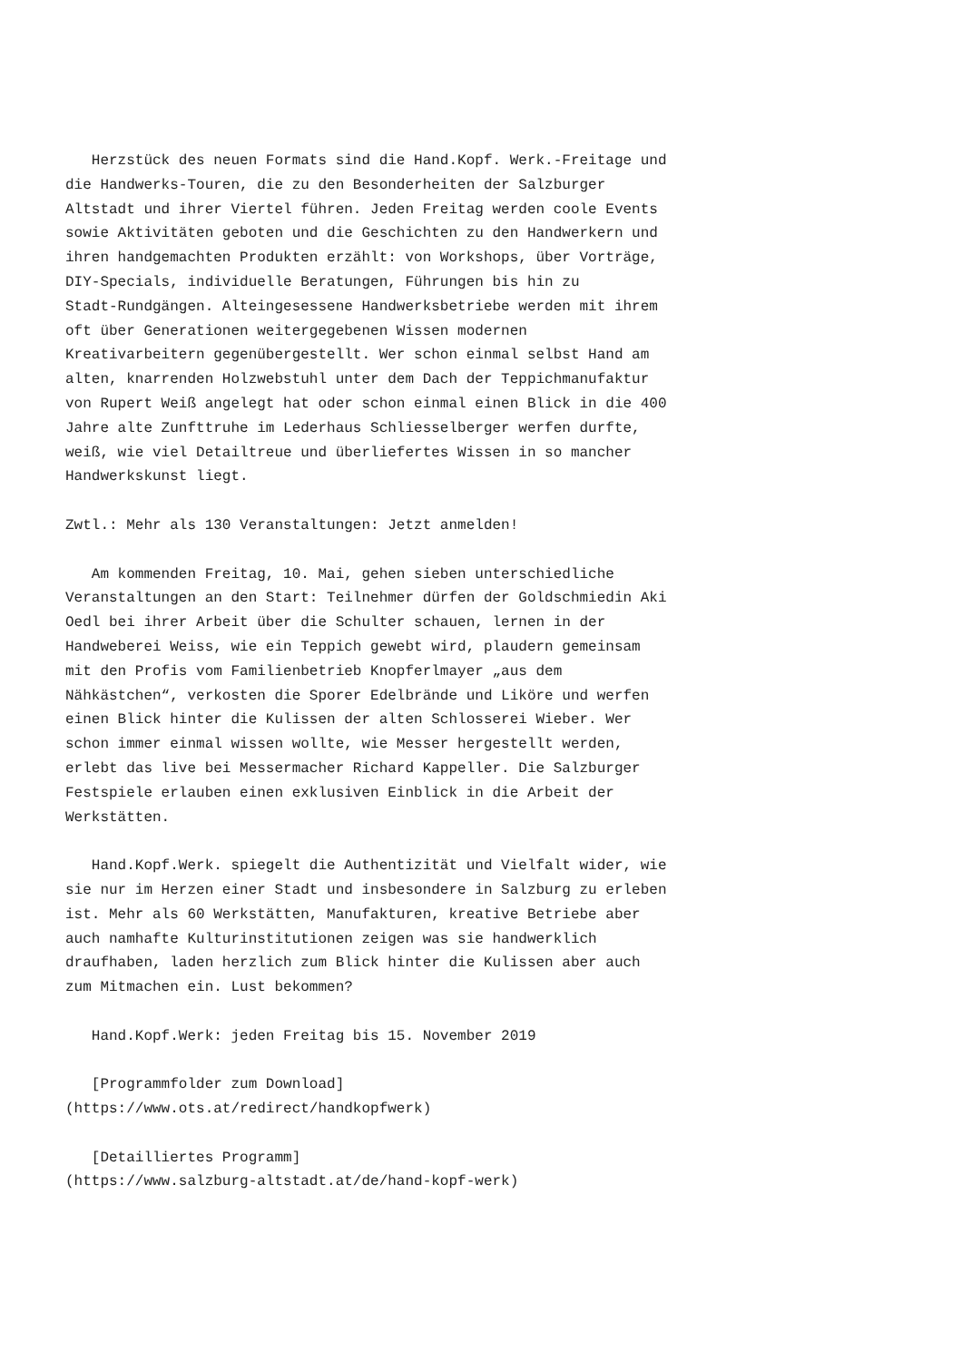Herzstück des neuen Formats sind die Hand.Kopf. Werk.-Freitage und die Handwerks-Touren, die zu den Besonderheiten der Salzburger Altstadt und ihrer Viertel führen. Jeden Freitag werden coole Events sowie Aktivitäten geboten und die Geschichten zu den Handwerkern und ihren handgemachten Produkten erzählt: von Workshops, über Vorträge, DIY-Specials, individuelle Beratungen, Führungen bis hin zu Stadt-Rundgängen. Alteingesessene Handwerksbetriebe werden mit ihrem oft über Generationen weitergegebenen Wissen modernen Kreativarbeitern gegenübergestellt. Wer schon einmal selbst Hand am alten, knarrenden Holzwebstuhl unter dem Dach der Teppichmanufaktur von Rupert Weiß angelegt hat oder schon einmal einen Blick in die 400 Jahre alte Zunfttruhe im Lederhaus Schliesselberger werfen durfte, weiß, wie viel Detailtreue und überliefertes Wissen in so mancher Handwerkskunst liegt.
Zwtl.: Mehr als 130 Veranstaltungen: Jetzt anmelden!
Am kommenden Freitag, 10. Mai, gehen sieben unterschiedliche Veranstaltungen an den Start: Teilnehmer dürfen der Goldschmiedin Aki Oedl bei ihrer Arbeit über die Schulter schauen, lernen in der Handweberei Weiss, wie ein Teppich gewebt wird, plaudern gemeinsam mit den Profis vom Familienbetrieb Knopferlmayer „aus dem Nähkästchen“, verkosten die Sporer Edelbrände und Liköre und werfen einen Blick hinter die Kulissen der alten Schlosserei Wieber. Wer schon immer einmal wissen wollte, wie Messer hergestellt werden, erlebt das live bei Messermacher Richard Kappeller. Die Salzburger Festspiele erlauben einen exklusiven Einblick in die Arbeit der Werkstätten.
Hand.Kopf.Werk. spiegelt die Authentizität und Vielfalt wider, wie sie nur im Herzen einer Stadt und insbesondere in Salzburg zu erleben ist. Mehr als 60 Werkstätten, Manufakturen, kreative Betriebe aber auch namhafte Kulturinstitutionen zeigen was sie handwerklich draufhaben, laden herzlich zum Blick hinter die Kulissen aber auch zum Mitmachen ein. Lust bekommen?
Hand.Kopf.Werk: jeden Freitag bis 15. November 2019
[Programmfolder zum Download] (https://www.ots.at/redirect/handkopfwerk)
[Detailliertes Programm] (https://www.salzburg-altstadt.at/de/hand-kopf-werk)